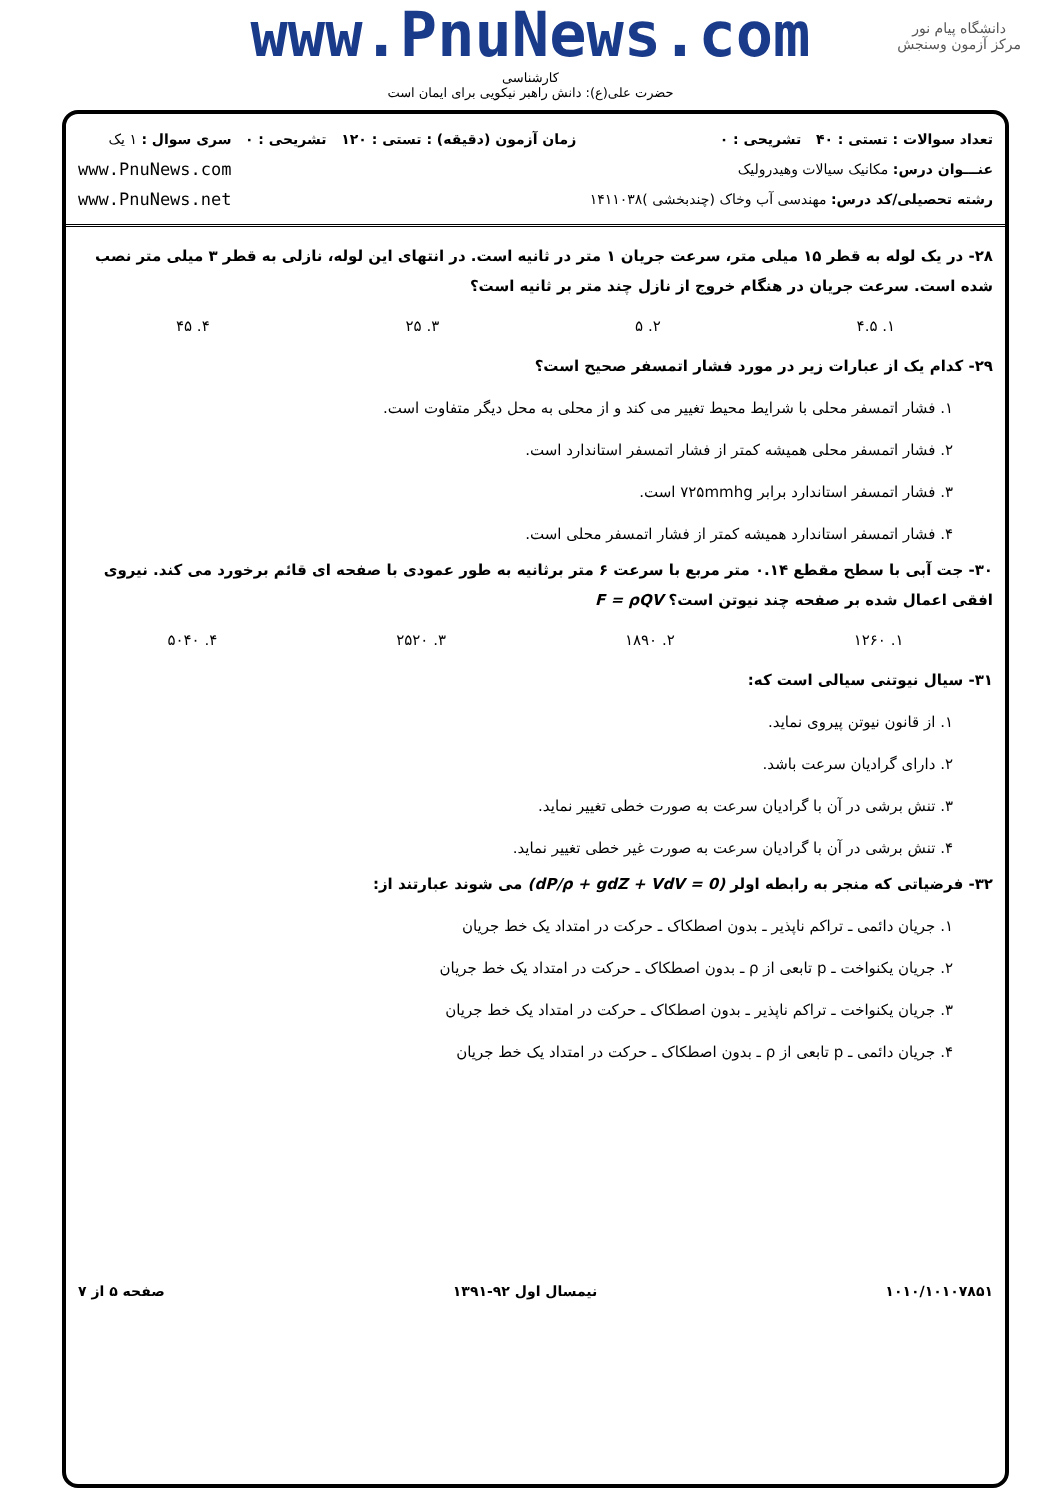دانشگاه پیام نور
مرکز آزمون وسنجش
www.PnuNews.com
کارشناسی
حضرت علی(ع): دانش راهبر نیکویی برای ایمان است
تعداد سوالات : تستی : ۴۰ تشریحی : ۰
عنـــوان درس: مکانیک سیالات وهیدرولیک
رشته تحصیلی/کد درس: مهندسی آب وخاک (چندبخشی )۱۴۱۱۰۳۸
زمان آزمون (دقیقه) : تستی : ۱۲۰ تشریحی : ۰
سری سوال : ۱ یک
www.PnuNews.com
www.PnuNews.net
۲۸- در یک لوله به قطر ۱۵ میلی متر، سرعت جریان ۱ متر در ثانیه است. در انتهای این لوله، نازلی به قطر ۳ میلی متر نصب شده است. سرعت جریان در هنگام خروج از نازل چند متر بر ثانیه است؟
۱. ۴.۵ ۲. ۵ ۳. ۲۵ ۴. ۴۵
۲۹- کدام یک از عبارات زیر در مورد فشار اتمسفر صحیح است؟
۱. فشار اتمسفر محلی با شرایط محیط تغییر می کند و از محلی به محل دیگر متفاوت است.
۲. فشار اتمسفر محلی همیشه کمتر از فشار اتمسفر استاندارد است.
۳. فشار اتمسفر استاندارد برابر ۷۲۵mmhg است.
۴. فشار اتمسفر استاندارد همیشه کمتر از فشار اتمسفر محلی است.
۳۰- جت آبی با سطح مقطع ۰.۱۴ متر مربع با سرعت ۶ متر برثانیه به طور عمودی با صفحه ای قائم برخورد می کند. نیروی افقی اعمال شده بر صفحه چند نیوتن است؟ F = ρQV
۱. ۱۲۶۰ ۲. ۱۸۹۰ ۳. ۲۵۲۰ ۴. ۵۰۴۰
۳۱- سیال نیوتنی سیالی است که:
۱. از قانون نیوتن پیروی نماید.
۲. دارای گرادیان سرعت باشد.
۳. تنش برشی در آن با گرادیان سرعت به صورت خطی تغییر نماید.
۴. تنش برشی در آن با گرادیان سرعت به صورت غیر خطی تغییر نماید.
۳۲- فرضیاتی که منجر به رابطه اولر (dP/ρ + gdZ + VdV = 0) می شوند عبارتند از:
۱. جریان دائمی ـ تراکم ناپذیر ـ بدون اصطکاک ـ حرکت در امتداد یک خط جریان
۲. جریان یکنواخت ـ p تابعی از ρ ـ بدون اصطکاک ـ حرکت در امتداد یک خط جریان
۳. جریان یکنواخت ـ تراکم ناپذیر ـ بدون اصطکاک ـ حرکت در امتداد یک خط جریان
۴. جریان دائمی ـ p تابعی از ρ ـ بدون اصطکاک ـ حرکت در امتداد یک خط جریان
۱۰۱۰/۱۰۱۰۷۸۵۱ نیمسال اول ۹۲-۱۳۹۱ صفحه ۵ از ۷